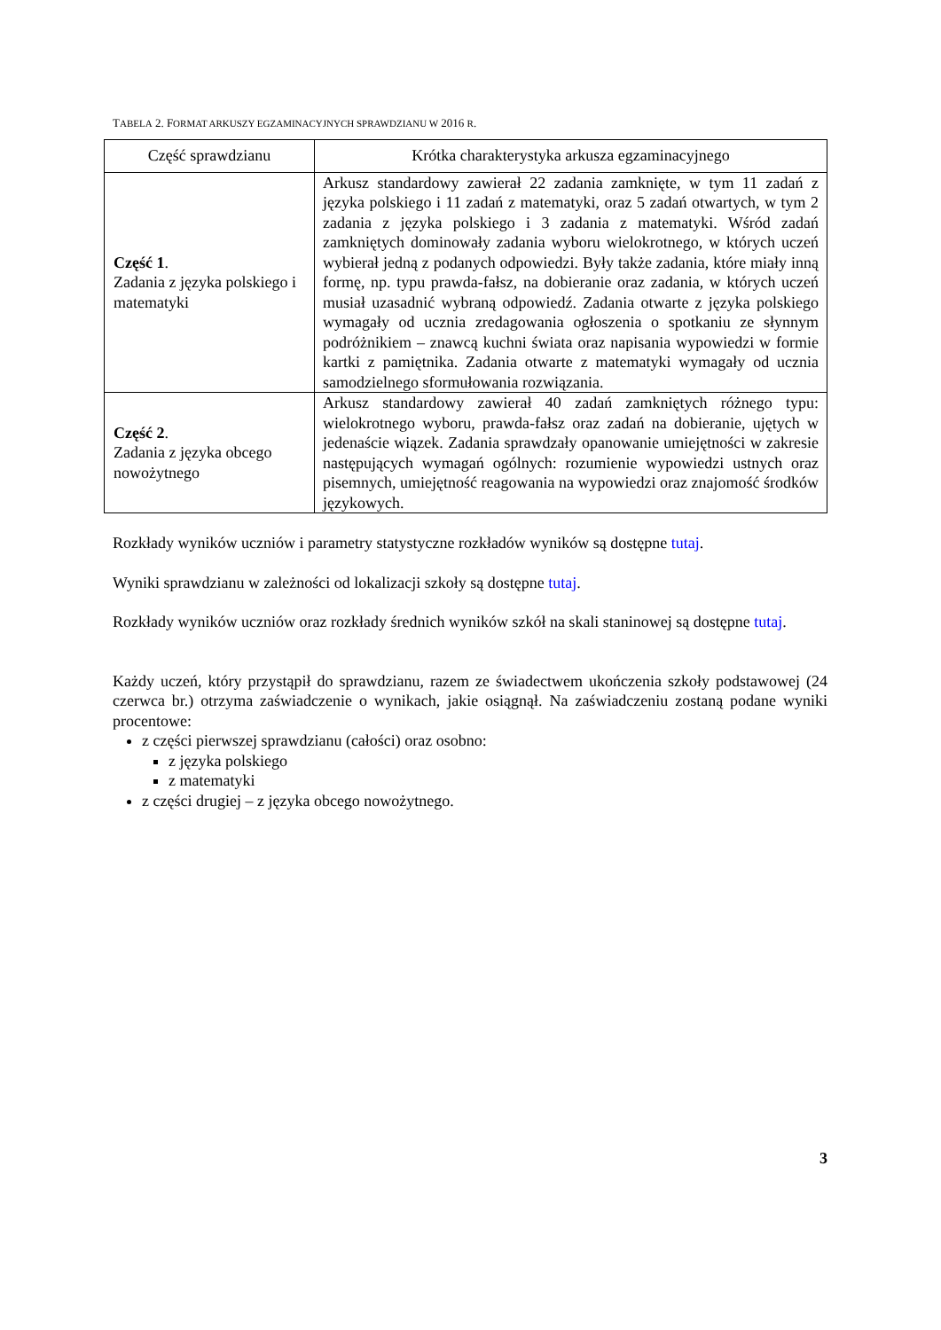TABELA 2. FORMAT ARKUSZY EGZAMINACYJNYCH SPRAWDZIANU W 2016 R.
| Część sprawdzianu | Krótka charakterystyka arkusza egzaminacyjnego |
| --- | --- |
| Część 1 . Zadania z języka polskiego i matematyki | Arkusz standardowy zawierał 22 zadania zamknięte, w tym 11 zadań z języka polskiego i 11 zadań z matematyki, oraz 5 zadań otwartych, w tym 2 zadania z języka polskiego i 3 zadania z matematyki. Wśród zadań zamkniętych dominowały zadania wyboru wielokrotnego, w których uczeń wybierał jedną z podanych odpowiedzi. Były także zadania, które miały inną formę, np. typu prawda-fałsz, na dobieranie oraz zadania, w których uczeń musiał uzasadnić wybraną odpowiedź. Zadania otwarte z języka polskiego wymagały od ucznia zredagowania ogłoszenia o spotkaniu ze słynnym podróżnikiem – znawcą kuchni świata oraz napisania wypowiedzi w formie kartki z pamiętnika. Zadania otwarte z matematyki wymagały od ucznia samodzielnego sformułowania rozwiązania. |
| Część 2 . Zadania z języka obcego nowożytnego | Arkusz standardowy zawierał 40 zadań zamkniętych różnego typu: wielokrotnego wyboru, prawda-fałsz oraz zadań na dobieranie, ujętych w jedenaście wiązek. Zadania sprawdzały opanowanie umiejętności w zakresie następujących wymagań ogólnych: rozumienie wypowiedzi ustnych oraz pisemnych, umiejętność reagowania na wypowiedzi oraz znajomość środków językowych. |
Rozkłady wyników uczniów i parametry statystyczne rozkładów wyników są dostępne tutaj.
Wyniki sprawdzianu w zależności od lokalizacji szkoły są dostępne tutaj.
Rozkłady wyników uczniów oraz rozkłady średnich wyników szkół na skali staninowej są dostępne tutaj.
Każdy uczeń, który przystąpił do sprawdzianu, razem ze świadectwem ukończenia szkoły podstawowej (24 czerwca br.) otrzyma zaświadczenie o wynikach, jakie osiągnął. Na zaświadczeniu zostaną podane wyniki procentowe:
z części pierwszej sprawdzianu (całości) oraz osobno:
z języka polskiego
z matematyki
z części drugiej – z języka obcego nowożytnego.
3